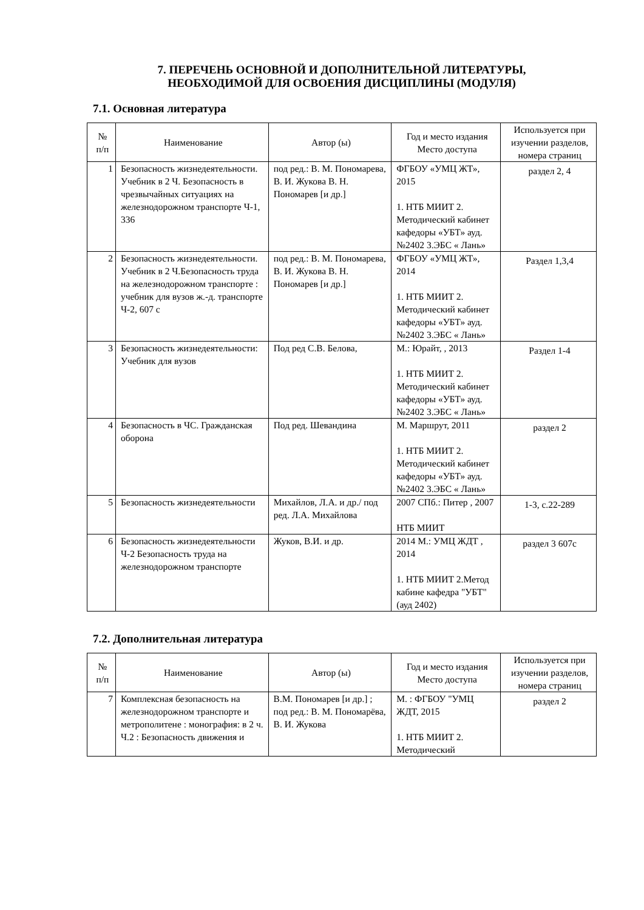7. ПЕРЕЧЕНЬ ОСНОВНОЙ И ДОПОЛНИТЕЛЬНОЙ ЛИТЕРАТУРЫ,
НЕОБХОДИМОЙ ДЛЯ ОСВОЕНИЯ ДИСЦИПЛИНЫ (МОДУЛЯ)
7.1. Основная литература
| № п/п | Наименование | Автор (ы) | Год и место издания Место доступа | Используется при изучении разделов, номера страниц |
| --- | --- | --- | --- | --- |
| 1 | Безопасность жизнедеятельности. Учебник в 2 Ч. Безопасность в чрезвычайных ситуациях на железнодорожном транспорте Ч-1, 336 | под ред.: В. М. Пономарева, В. И. Жукова В. Н. Пономарев [и др.] | ФГБОУ «УМЦ ЖТ», 2015 1. НТБ МИИТ 2. Методический кабинет кафедоры «УБТ» ауд.№2402 3.ЭБС « Лань» | раздел 2, 4 |
| 2 | Безопасность жизнедеятельности. Учебник в 2 Ч.Безопасность труда на железнодорожном транспорте : учебник для вузов ж.-д. транспорте Ч-2, 607 с | под ред.: В. М. Пономарева, В. И. Жукова В. Н. Пономарев [и др.] | ФГБОУ «УМЦ ЖТ», 2014 1. НТБ МИИТ 2. Методический кабинет кафедоры «УБТ» ауд.№2402 3.ЭБС « Лань» | Раздел 1,3,4 |
| 3 | Безопасность жизнедеятельности: Учебник для вузов | Под ред С.В. Белова, | М.: Юрайт, , 2013 1. НТБ МИИТ 2. Методический кабинет кафедоры «УБТ» ауд.№2402 3.ЭБС « Лань» | Раздел 1-4 |
| 4 | Безопасность в ЧС. Гражданская оборона | Под ред. Шевандина | М. Маршрут, 2011 1. НТБ МИИТ 2. Методический кабинет кафедоры «УБТ» ауд.№2402 3.ЭБС « Лань» | раздел 2 |
| 5 | Безопасность жизнедеятельности | Михайлов, Л.А. и др./ под ред. Л.А. Михайлова | 2007 СПб.: Питер , 2007 НТБ МИИТ | 1-3, с.22-289 |
| 6 | Безопасность жизнедеятельности Ч-2 Безопасность труда на железнодорожном транспорте | Жуков, В.И. и др. | 2014 М.: УМЦ ЖДТ , 2014 1. НТБ МИИТ 2.Метод кабине кафедра "УБТ" (ауд 2402) | раздел 3 607с |
7.2. Дополнительная литература
| № п/п | Наименование | Автор (ы) | Год и место издания Место доступа | Используется при изучении разделов, номера страниц |
| --- | --- | --- | --- | --- |
| 7 | Комплексная безопасность на железнодорожном транспорте и метрополитене : монография: в 2 ч. Ч.2 : Безопасность движения и | В.М. Пономарев [и др.] ; под ред.: В. М. Пономарёва, В. И. Жукова | М. : ФГБОУ "УМЦ ЖДТ, 2015 1. НТБ МИИТ 2. Методический | раздел 2 |